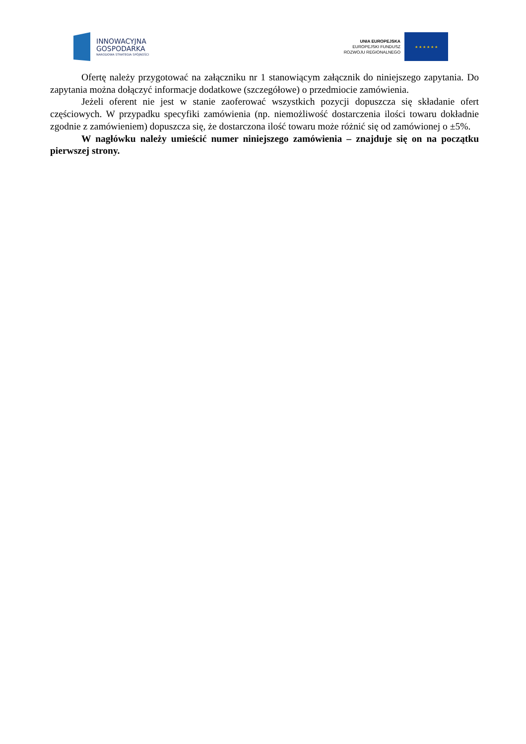INNOWACYJNA
GOSPODARKA
NARODOWA STRATEGIA SPÓJNOŚCI
UNIA EUROPEJSKA
EUROPEJSKI FUNDUSZ
ROZWOJU REGIONALNEGO
★ ★ ★ ★ ★ ★
Ofertę należy przygotować na załączniku nr 1 stanowiącym załącznik do niniejszego zapytania. Do zapytania można dołączyć informacje dodatkowe (szczegółowe) o przedmiocie zamówienia.
Jeżeli oferent nie jest w stanie zaoferować wszystkich pozycji dopuszcza się składanie ofert częściowych. W przypadku specyfiki zamówienia (np. niemożliwość dostarczenia ilości towaru dokładnie zgodnie z zamówieniem) dopuszcza się, że dostarczona ilość towaru może różnić się od zamówionej o ±5%.
W nagłówku należy umieścić numer niniejszego zamówienia – znajduje się on na początku pierwszej strony.